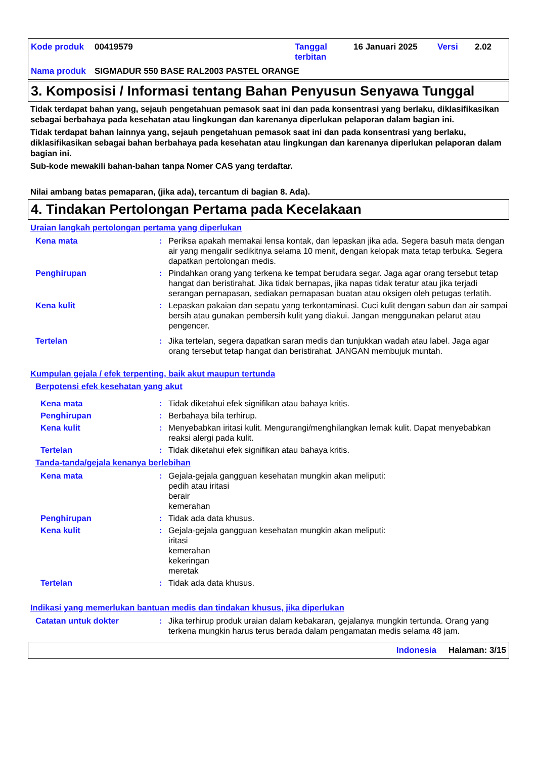| Kode produk | 00419579 | Tanggal terbitan | 16 Januari 2025 | Versi | 2.02 |
| Nama produk | SIGMADUR 550 BASE RAL2003 PASTEL ORANGE | | | | |
3. Komposisi / Informasi tentang Bahan Penyusun Senyawa Tunggal
Tidak terdapat bahan yang, sejauh pengetahuan pemasok saat ini dan pada konsentrasi yang berlaku, diklasifikasikan sebagai berbahaya pada kesehatan atau lingkungan dan karenanya diperlukan pelaporan dalam bagian ini.
Tidak terdapat bahan lainnya yang, sejauh pengetahuan pemasok saat ini dan pada konsentrasi yang berlaku, diklasifikasikan sebagai bahan berbahaya pada kesehatan atau lingkungan dan karenanya diperlukan pelaporan dalam bagian ini.
Sub-kode mewakili bahan-bahan tanpa Nomer CAS yang terdaftar.
Nilai ambang batas pemaparan, (jika ada), tercantum di bagian 8. Ada).
4. Tindakan Pertolongan Pertama pada Kecelakaan
Uraian langkah pertolongan pertama yang diperlukan
Kena mata : Periksa apakah memakai lensa kontak, dan lepaskan jika ada. Segera basuh mata dengan air yang mengalir sedikitnya selama 10 menit, dengan kelopak mata tetap terbuka. Segera dapatkan pertolongan medis.
Penghirupan : Pindahkan orang yang terkena ke tempat berudara segar. Jaga agar orang tersebut tetap hangat dan beristirahat. Jika tidak bernapas, jika napas tidak teratur atau jika terjadi serangan pernapasan, sediakan pernapasan buatan atau oksigen oleh petugas terlatih.
Kena kulit : Lepaskan pakaian dan sepatu yang terkontaminasi. Cuci kulit dengan sabun dan air sampai bersih atau gunakan pembersih kulit yang diakui. Jangan menggunakan pelarut atau pengencer.
Tertelan : Jika tertelan, segera dapatkan saran medis dan tunjukkan wadah atau label. Jaga agar orang tersebut tetap hangat dan beristirahat. JANGAN membujuk muntah.
Kumpulan gejala / efek terpenting, baik akut maupun tertunda
Berpotensi efek kesehatan yang akut
Kena mata : Tidak diketahui efek signifikan atau bahaya kritis.
Penghirupan : Berbahaya bila terhirup.
Kena kulit : Menyebabkan iritasi kulit. Mengurangi/menghilangkan lemak kulit. Dapat menyebabkan reaksi alergi pada kulit.
Tertelan : Tidak diketahui efek signifikan atau bahaya kritis.
Tanda-tanda/gejala kenanya berlebihan
Kena mata : Gejala-gejala gangguan kesehatan mungkin akan meliputi:
pedih atau iritasi
berair
kemerahan
Penghirupan : Tidak ada data khusus.
Kena kulit : Gejala-gejala gangguan kesehatan mungkin akan meliputi:
iritasi
kemerahan
kekeringan
meretak
Tertelan : Tidak ada data khusus.
Indikasi yang memerlukan bantuan medis dan tindakan khusus, jika diperlukan
Catatan untuk dokter : Jika terhirup produk uraian dalam kebakaran, gejalanya mungkin tertunda. Orang yang terkena mungkin harus terus berada dalam pengamatan medis selama 48 jam.
Indonesia Halaman: 3/15